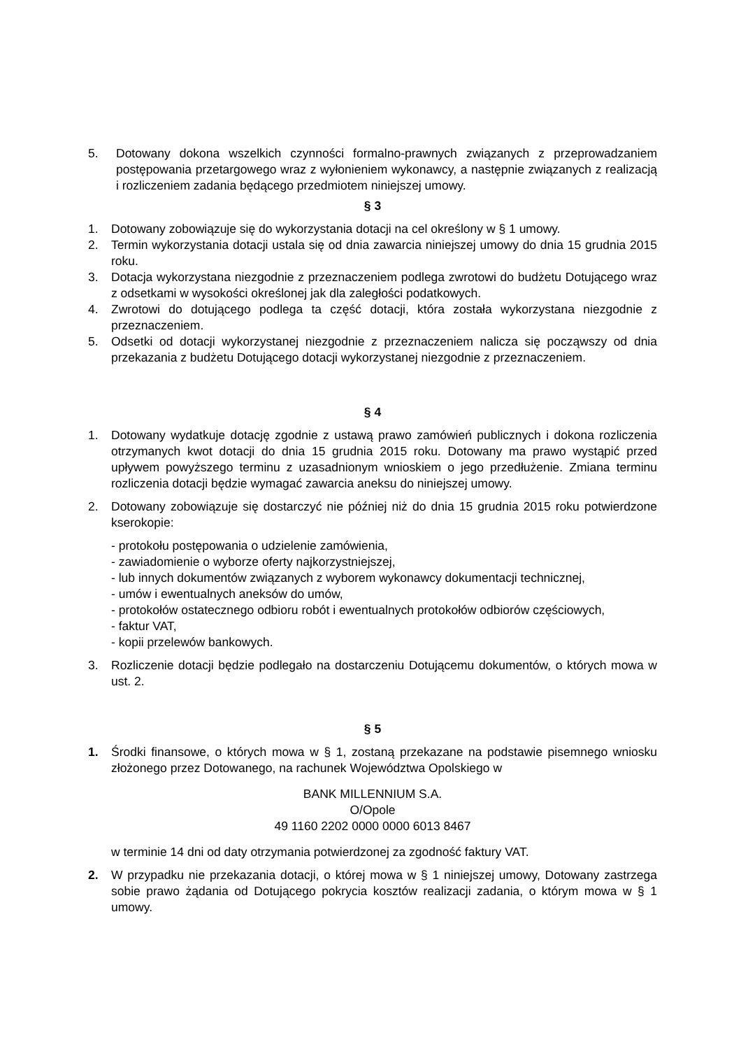5. Dotowany dokona wszelkich czynności formalno-prawnych związanych z przeprowadzaniem postępowania przetargowego wraz z wyłonieniem wykonawcy, a następnie związanych z realizacją i rozliczeniem zadania będącego przedmiotem niniejszej umowy.
§ 3
1. Dotowany zobowiązuje się do wykorzystania dotacji na cel określony w § 1 umowy.
2. Termin wykorzystania dotacji ustala się od dnia zawarcia niniejszej umowy do dnia 15 grudnia 2015 roku.
3. Dotacja wykorzystana niezgodnie z przeznaczeniem podlega zwrotowi do budżetu Dotującego wraz z odsetkami w wysokości określonej jak dla zaległości podatkowych.
4. Zwrotowi do dotującego podlega ta część dotacji, która została wykorzystana niezgodnie z przeznaczeniem.
5. Odsetki od dotacji wykorzystanej niezgodnie z przeznaczeniem nalicza się począwszy od dnia przekazania z budżetu Dotującego dotacji wykorzystanej niezgodnie z przeznaczeniem.
§ 4
1. Dotowany wydatkuje dotację zgodnie z ustawą prawo zamówień publicznych i dokona rozliczenia otrzymanych kwot dotacji do dnia 15 grudnia 2015 roku. Dotowany ma prawo wystąpić przed upływem powyższego terminu z uzasadnionym wnioskiem o jego przedłużenie. Zmiana terminu rozliczenia dotacji będzie wymagać zawarcia aneksu do niniejszej umowy.
2. Dotowany zobowiązuje się dostarczyć nie później niż do dnia 15 grudnia 2015 roku potwierdzone kserokopie:
- protokołu postępowania o udzielenie zamówienia,
- zawiadomienie o wyborze oferty najkorzystniejszej,
- lub innych dokumentów związanych z wyborem wykonawcy dokumentacji technicznej,
- umów i ewentualnych aneksów do umów,
- protokołów ostatecznego odbioru robót i ewentualnych protokołów odbiorów częściowych,
- faktur VAT,
- kopii przelewów bankowych.
3. Rozliczenie dotacji będzie podlegało na dostarczeniu Dotującemu dokumentów, o których mowa w ust. 2.
§ 5
1. Środki finansowe, o których mowa w § 1, zostaną przekazane na podstawie pisemnego wniosku złożonego przez Dotowanego, na rachunek Województwa Opolskiego w
BANK MILLENNIUM S.A.
O/Opole
49 1160 2202 0000 0000 6013 8467
w terminie 14 dni od daty otrzymania potwierdzonej za zgodność faktury VAT.
2. W przypadku nie przekazania dotacji, o której mowa w § 1 niniejszej umowy, Dotowany zastrzega sobie prawo żądania od Dotującego pokrycia kosztów realizacji zadania, o którym mowa w § 1 umowy.